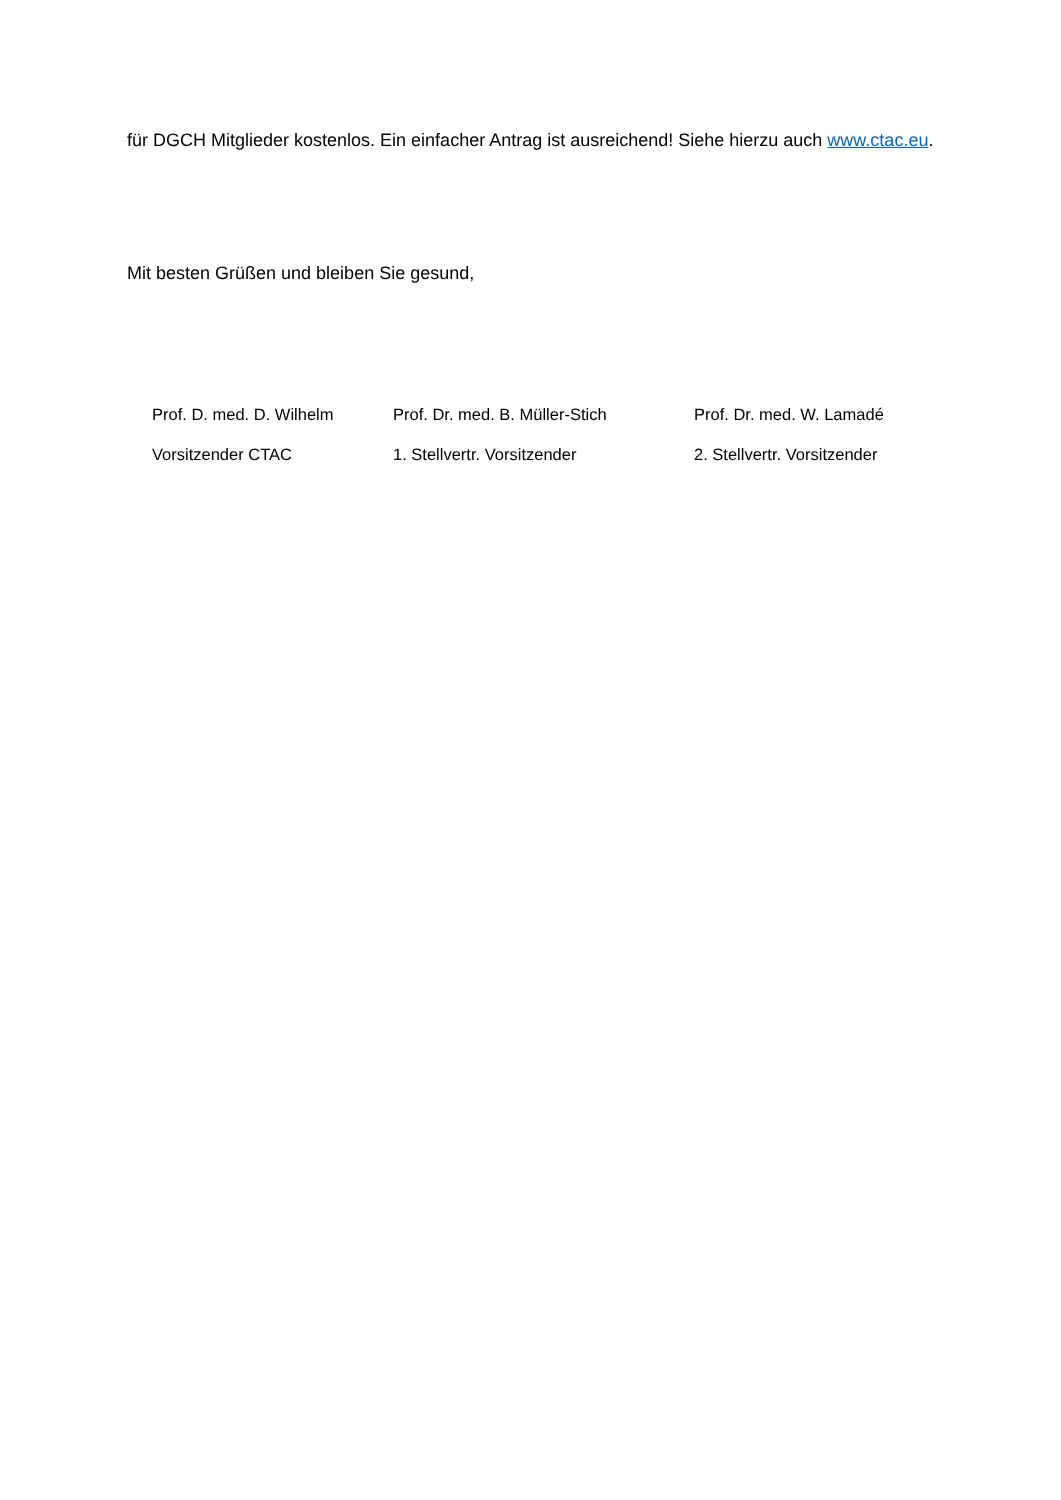für DGCH Mitglieder kostenlos. Ein einfacher Antrag ist ausreichend! Siehe hierzu auch www.ctac.eu.
Mit besten Grüßen und bleiben Sie gesund,
Prof. D. med. D. Wilhelm
Vorsitzender CTAC
Prof. Dr. med. B. Müller-Stich
1. Stellvertr. Vorsitzender
Prof. Dr. med. W. Lamadé
2. Stellvertr. Vorsitzender